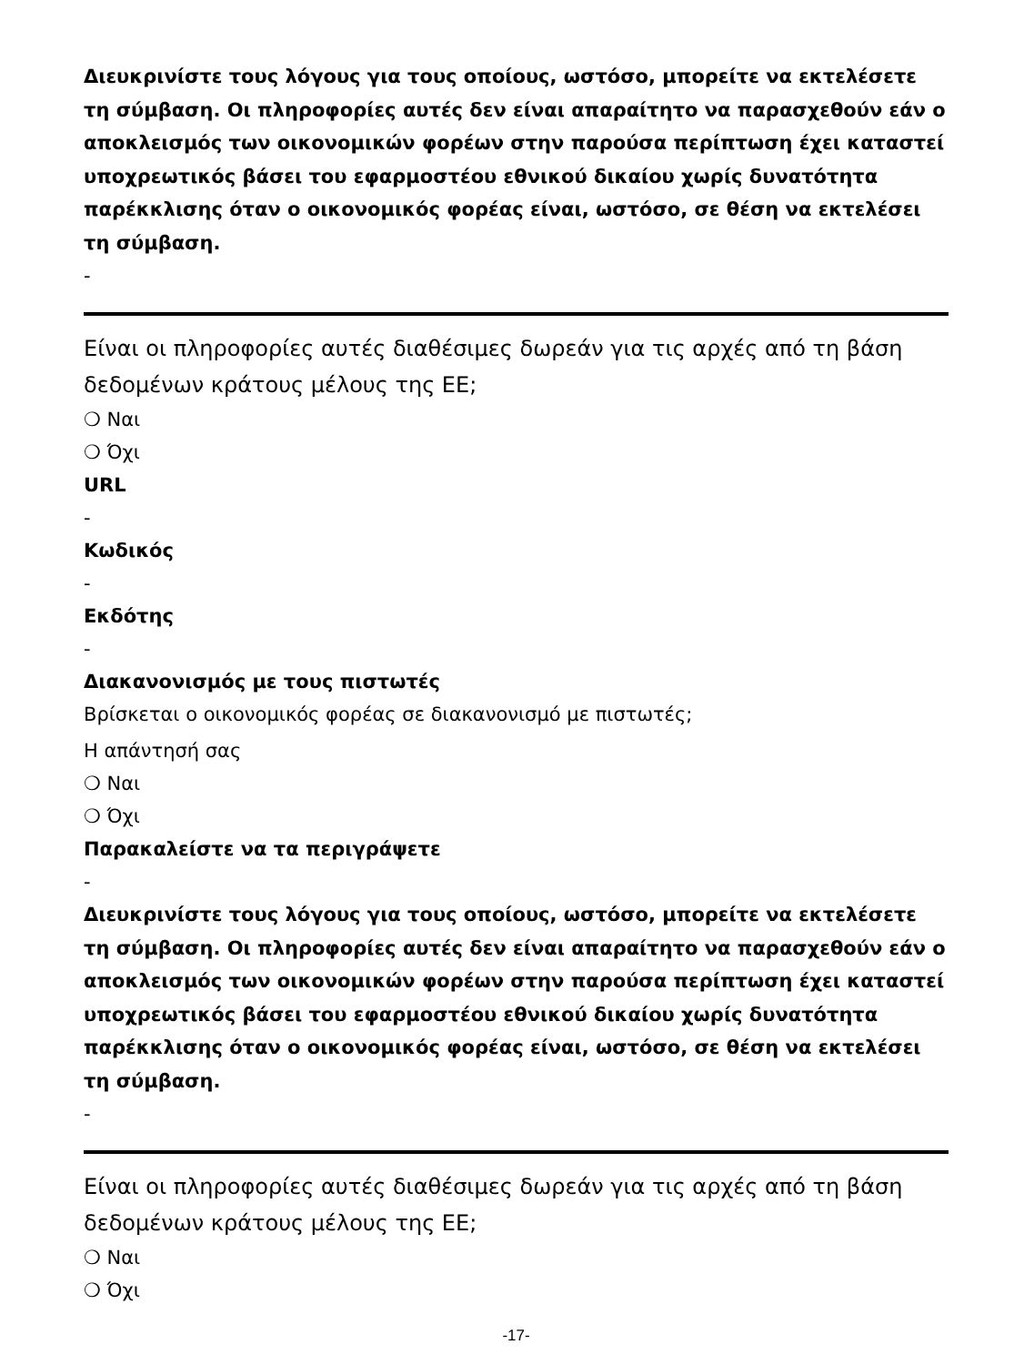Διευκρινίστε τους λόγους για τους οποίους, ωστόσο, μπορείτε να εκτελέσετε τη σύμβαση. Οι πληροφορίες αυτές δεν είναι απαραίτητο να παρασχεθούν εάν ο αποκλεισμός των οικονομικών φορέων στην παρούσα περίπτωση έχει καταστεί υποχρεωτικός βάσει του εφαρμοστέου εθνικού δικαίου χωρίς δυνατότητα παρέκκλισης όταν ο οικονομικός φορέας είναι, ωστόσο, σε θέση να εκτελέσει τη σύμβαση.
-
Είναι οι πληροφορίες αυτές διαθέσιμες δωρεάν για τις αρχές από τη βάση δεδομένων κράτους μέλους της ΕΕ;
❍ Ναι
❍ Όχι
URL
-
Κωδικός
-
Εκδότης
-
Διακανονισμός με τους πιστωτές
Βρίσκεται ο οικονομικός φορέας σε διακανονισμό με πιστωτές;
Η απάντησή σας
❍ Ναι
❍ Όχι
Παρακαλείστε να τα περιγράψετε
-
Διευκρινίστε τους λόγους για τους οποίους, ωστόσο, μπορείτε να εκτελέσετε τη σύμβαση. Οι πληροφορίες αυτές δεν είναι απαραίτητο να παρασχεθούν εάν ο αποκλεισμός των οικονομικών φορέων στην παρούσα περίπτωση έχει καταστεί υποχρεωτικός βάσει του εφαρμοστέου εθνικού δικαίου χωρίς δυνατότητα παρέκκλισης όταν ο οικονομικός φορέας είναι, ωστόσο, σε θέση να εκτελέσει τη σύμβαση.
-
Είναι οι πληροφορίες αυτές διαθέσιμες δωρεάν για τις αρχές από τη βάση δεδομένων κράτους μέλους της ΕΕ;
❍ Ναι
❍ Όχι
-17-